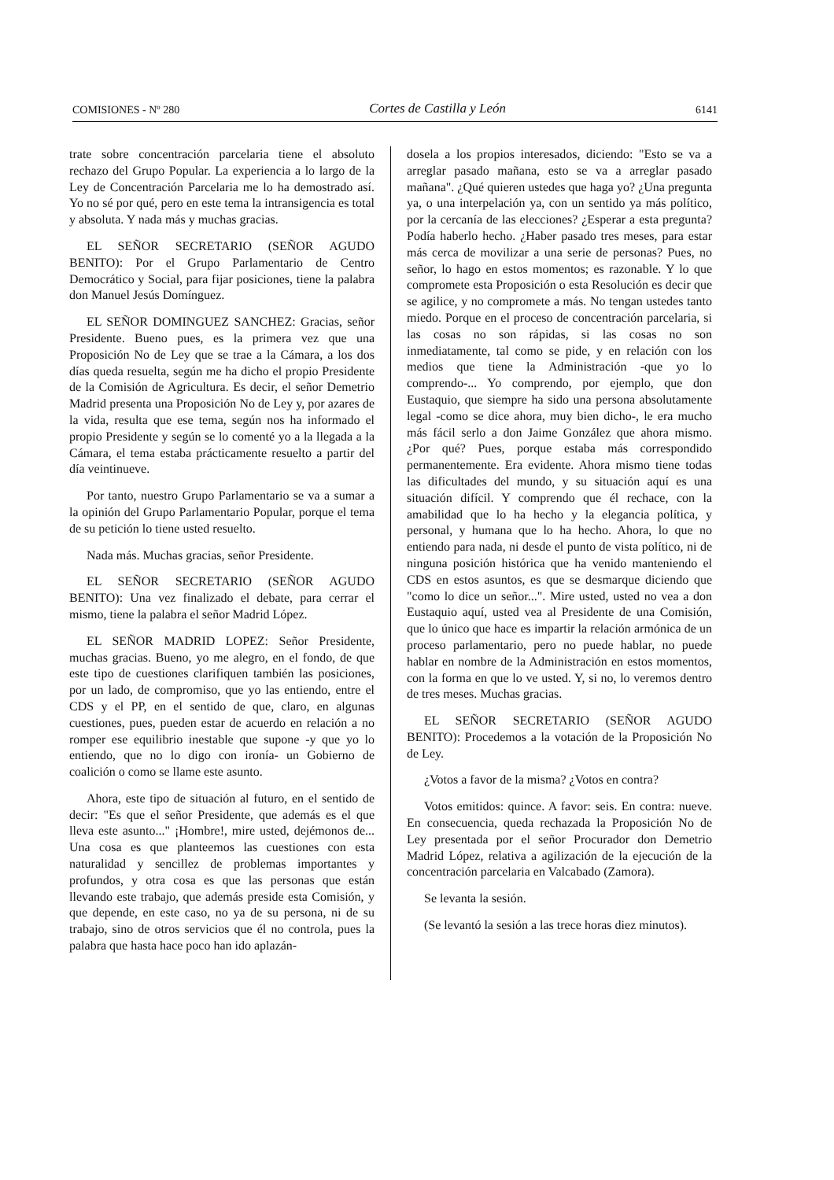COMISIONES - Nº 280 Cortes de Castilla y León 6141
trate sobre concentración parcelaria tiene el absoluto rechazo del Grupo Popular. La experiencia a lo largo de la Ley de Concentración Parcelaria me lo ha demostrado así. Yo no sé por qué, pero en este tema la intransigencia es total y absoluta. Y nada más y muchas gracias.
EL SEÑOR SECRETARIO (SEÑOR AGUDO BENITO): Por el Grupo Parlamentario de Centro Democrático y Social, para fijar posiciones, tiene la palabra don Manuel Jesús Domínguez.
EL SEÑOR DOMINGUEZ SANCHEZ: Gracias, señor Presidente. Bueno pues, es la primera vez que una Proposición No de Ley que se trae a la Cámara, a los dos días queda resuelta, según me ha dicho el propio Presidente de la Comisión de Agricultura. Es decir, el señor Demetrio Madrid presenta una Proposición No de Ley y, por azares de la vida, resulta que ese tema, según nos ha informado el propio Presidente y según se lo comenté yo a la llegada a la Cámara, el tema estaba prácticamente resuelto a partir del día veintinueve.
Por tanto, nuestro Grupo Parlamentario se va a sumar a la opinión del Grupo Parlamentario Popular, porque el tema de su petición lo tiene usted resuelto.
Nada más. Muchas gracias, señor Presidente.
EL SEÑOR SECRETARIO (SEÑOR AGUDO BENITO): Una vez finalizado el debate, para cerrar el mismo, tiene la palabra el señor Madrid López.
EL SEÑOR MADRID LOPEZ: Señor Presidente, muchas gracias. Bueno, yo me alegro, en el fondo, de que este tipo de cuestiones clarifiquen también las posiciones, por un lado, de compromiso, que yo las entiendo, entre el CDS y el PP, en el sentido de que, claro, en algunas cuestiones, pues, pueden estar de acuerdo en relación a no romper ese equilibrio inestable que supone -y que yo lo entiendo, que no lo digo con ironía- un Gobierno de coalición o como se llame este asunto.
Ahora, este tipo de situación al futuro, en el sentido de decir: "Es que el señor Presidente, que además es el que lleva este asunto..." ¡Hombre!, mire usted, dejémonos de... Una cosa es que planteemos las cuestiones con esta naturalidad y sencillez de problemas importantes y profundos, y otra cosa es que las personas que están llevando este trabajo, que además preside esta Comisión, y que depende, en este caso, no ya de su persona, ni de su trabajo, sino de otros servicios que él no controla, pues la palabra que hasta hace poco han ido aplazán-
dosela a los propios interesados, diciendo: "Esto se va a arreglar pasado mañana, esto se va a arreglar pasado mañana". ¿Qué quieren ustedes que haga yo? ¿Una pregunta ya, o una interpelación ya, con un sentido ya más político, por la cercanía de las elecciones? ¿Esperar a esta pregunta? Podía haberlo hecho. ¿Haber pasado tres meses, para estar más cerca de movilizar a una serie de personas? Pues, no señor, lo hago en estos momentos; es razonable. Y lo que compromete esta Proposición o esta Resolución es decir que se agilice, y no compromete a más. No tengan ustedes tanto miedo. Porque en el proceso de concentración parcelaria, si las cosas no son rápidas, si las cosas no son inmediatamente, tal como se pide, y en relación con los medios que tiene la Administración -que yo lo comprendo-... Yo comprendo, por ejemplo, que don Eustaquio, que siempre ha sido una persona absolutamente legal -como se dice ahora, muy bien dicho-, le era mucho más fácil serlo a don Jaime González que ahora mismo. ¿Por qué? Pues, porque estaba más correspondido permanentemente. Era evidente. Ahora mismo tiene todas las dificultades del mundo, y su situación aquí es una situación difícil. Y comprendo que él rechace, con la amabilidad que lo ha hecho y la elegancia política, y personal, y humana que lo ha hecho. Ahora, lo que no entiendo para nada, ni desde el punto de vista político, ni de ninguna posición histórica que ha venido manteniendo el CDS en estos asuntos, es que se desmarque diciendo que "como lo dice un señor...". Mire usted, usted no vea a don Eustaquio aquí, usted vea al Presidente de una Comisión, que lo único que hace es impartir la relación armónica de un proceso parlamentario, pero no puede hablar, no puede hablar en nombre de la Administración en estos momentos, con la forma en que lo ve usted. Y, si no, lo veremos dentro de tres meses. Muchas gracias.
EL SEÑOR SECRETARIO (SEÑOR AGUDO BENITO): Procedemos a la votación de la Proposición No de Ley.
¿Votos a favor de la misma? ¿Votos en contra?
Votos emitidos: quince. A favor: seis. En contra: nueve. En consecuencia, queda rechazada la Proposición No de Ley presentada por el señor Procurador don Demetrio Madrid López, relativa a agilización de la ejecución de la concentración parcelaria en Valcabado (Zamora).
Se levanta la sesión.
(Se levantó la sesión a las trece horas diez minutos).